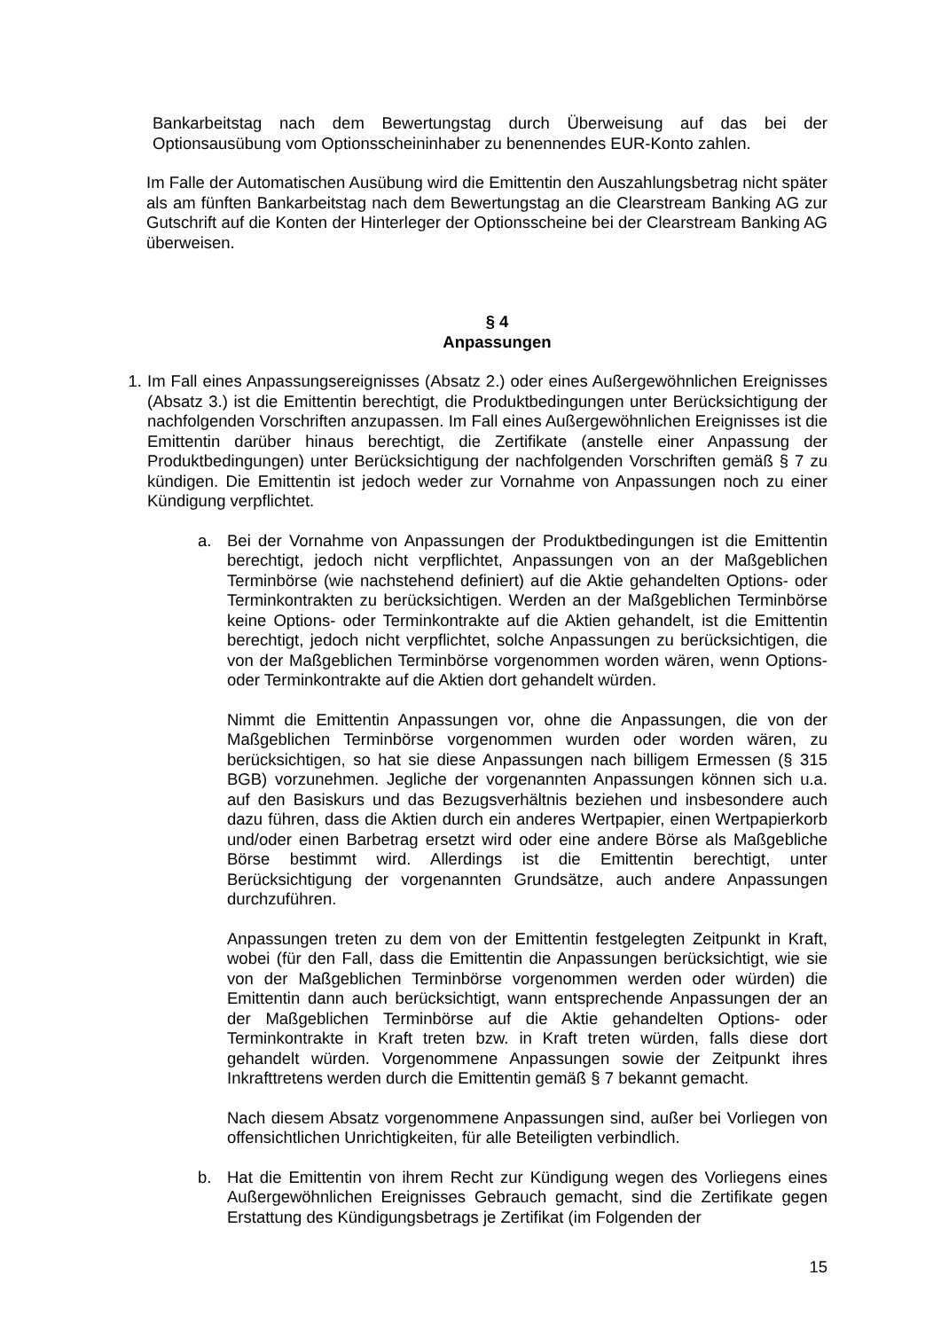Bankarbeitstag nach dem Bewertungstag durch Überweisung auf das bei der Optionsausübung vom Optionsscheininhaber zu benennendes EUR-Konto zahlen.
Im Falle der Automatischen Ausübung wird die Emittentin den Auszahlungsbetrag nicht später als am fünften Bankarbeitstag nach dem Bewertungstag an die Clearstream Banking AG zur Gutschrift auf die Konten der Hinterleger der Optionsscheine bei der Clearstream Banking AG überweisen.
§ 4
Anpassungen
1. Im Fall eines Anpassungsereignisses (Absatz 2.) oder eines Außergewöhnlichen Ereignisses (Absatz 3.) ist die Emittentin berechtigt, die Produktbedingungen unter Berücksichtigung der nachfolgenden Vorschriften anzupassen. Im Fall eines Außergewöhnlichen Ereignisses ist die Emittentin darüber hinaus berechtigt, die Zertifikate (anstelle einer Anpassung der Produktbedingungen) unter Berücksichtigung der nachfolgenden Vorschriften gemäß § 7 zu kündigen. Die Emittentin ist jedoch weder zur Vornahme von Anpassungen noch zu einer Kündigung verpflichtet.
a. Bei der Vornahme von Anpassungen der Produktbedingungen ist die Emittentin berechtigt, jedoch nicht verpflichtet, Anpassungen von an der Maßgeblichen Terminbörse (wie nachstehend definiert) auf die Aktie gehandelten Options- oder Terminkontrakten zu berücksichtigen. Werden an der Maßgeblichen Terminbörse keine Options- oder Terminkontrakte auf die Aktien gehandelt, ist die Emittentin berechtigt, jedoch nicht verpflichtet, solche Anpassungen zu berücksichtigen, die von der Maßgeblichen Terminbörse vorgenommen worden wären, wenn Options- oder Terminkontrakte auf die Aktien dort gehandelt würden.
Nimmt die Emittentin Anpassungen vor, ohne die Anpassungen, die von der Maßgeblichen Terminbörse vorgenommen wurden oder worden wären, zu berücksichtigen, so hat sie diese Anpassungen nach billigem Ermessen (§ 315 BGB) vorzunehmen. Jegliche der vorgenannten Anpassungen können sich u.a. auf den Basiskurs und das Bezugsverhältnis beziehen und insbesondere auch dazu führen, dass die Aktien durch ein anderes Wertpapier, einen Wertpapierkorb und/oder einen Barbetrag ersetzt wird oder eine andere Börse als Maßgebliche Börse bestimmt wird. Allerdings ist die Emittentin berechtigt, unter Berücksichtigung der vorgenannten Grundsätze, auch andere Anpassungen durchzuführen.
Anpassungen treten zu dem von der Emittentin festgelegten Zeitpunkt in Kraft, wobei (für den Fall, dass die Emittentin die Anpassungen berücksichtigt, wie sie von der Maßgeblichen Terminbörse vorgenommen werden oder würden) die Emittentin dann auch berücksichtigt, wann entsprechende Anpassungen der an der Maßgeblichen Terminbörse auf die Aktie gehandelten Options- oder Terminkontrakte in Kraft treten bzw. in Kraft treten würden, falls diese dort gehandelt würden. Vorgenommene Anpassungen sowie der Zeitpunkt ihres Inkrafttretens werden durch die Emittentin gemäß § 7 bekannt gemacht.
Nach diesem Absatz vorgenommene Anpassungen sind, außer bei Vorliegen von offensichtlichen Unrichtigkeiten, für alle Beteiligten verbindlich.
b. Hat die Emittentin von ihrem Recht zur Kündigung wegen des Vorliegens eines Außergewöhnlichen Ereignisses Gebrauch gemacht, sind die Zertifikate gegen Erstattung des Kündigungsbetrags je Zertifikat (im Folgenden der
15